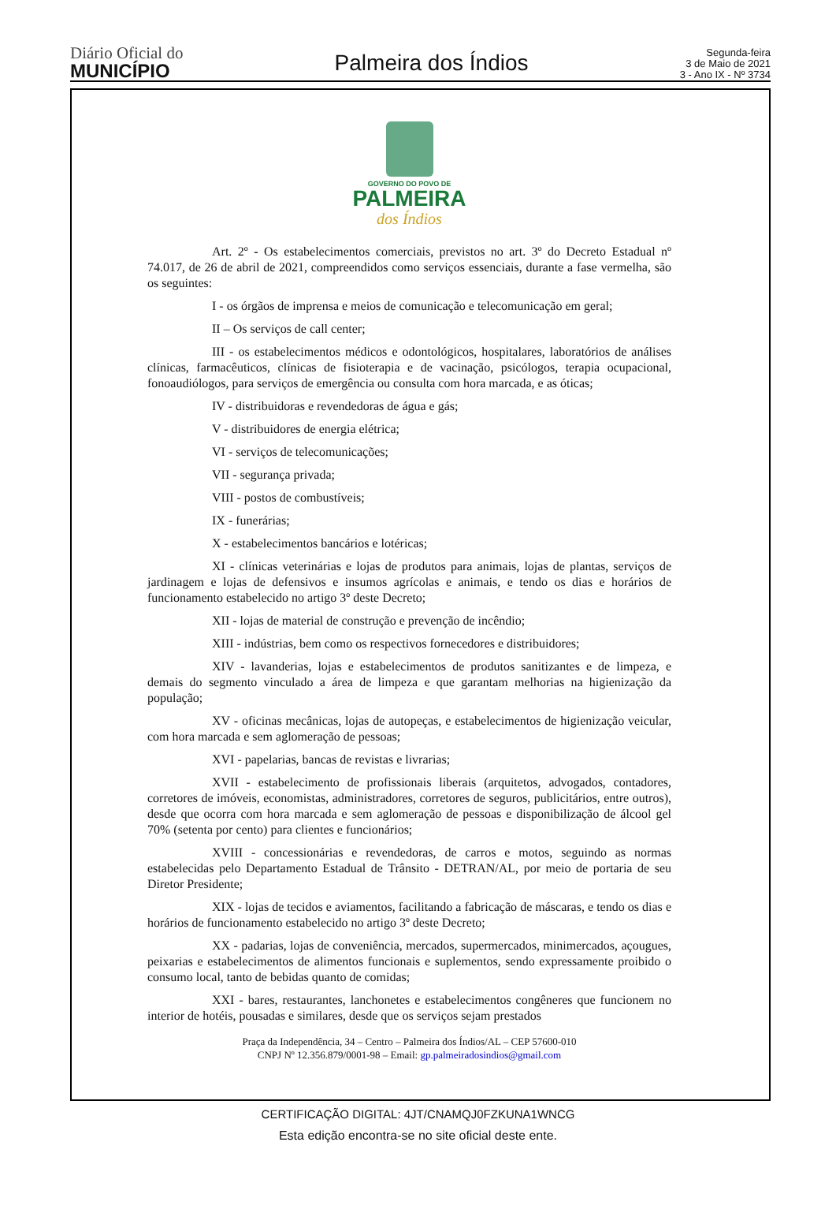Diário Oficial do
MUNICÍPIO
Palmeira dos Índios
Segunda-feira
3 de Maio de 2021
3 - Ano IX - Nº 3734
GOVERNO DO POVO DE
PALMEIRA
dos Índios
Art. 2º - Os estabelecimentos comerciais, previstos no art. 3º do Decreto Estadual nº 74.017, de 26 de abril de 2021, compreendidos como serviços essenciais, durante a fase vermelha, são os seguintes:
I - os órgãos de imprensa e meios de comunicação e telecomunicação em geral;
II – Os serviços de call center;
III - os estabelecimentos médicos e odontológicos, hospitalares, laboratórios de análises clínicas, farmacêuticos, clínicas de fisioterapia e de vacinação, psicólogos, terapia ocupacional, fonoaudiólogos, para serviços de emergência ou consulta com hora marcada, e as óticas;
IV - distribuidoras e revendedoras de água e gás;
V - distribuidores de energia elétrica;
VI - serviços de telecomunicações;
VII - segurança privada;
VIII - postos de combustíveis;
IX - funerárias;
X - estabelecimentos bancários e lotéricas;
XI - clínicas veterinárias e lojas de produtos para animais, lojas de plantas, serviços de jardinagem e lojas de defensivos e insumos agrícolas e animais, e tendo os dias e horários de funcionamento estabelecido no artigo 3º deste Decreto;
XII - lojas de material de construção e prevenção de incêndio;
XIII - indústrias, bem como os respectivos fornecedores e distribuidores;
XIV - lavanderias, lojas e estabelecimentos de produtos sanitizantes e de limpeza, e demais do segmento vinculado a área de limpeza e que garantam melhorias na higienização da população;
XV - oficinas mecânicas, lojas de autopeças, e estabelecimentos de higienização veicular, com hora marcada e sem aglomeração de pessoas;
XVI - papelarias, bancas de revistas e livrarias;
XVII - estabelecimento de profissionais liberais (arquitetos, advogados, contadores, corretores de imóveis, economistas, administradores, corretores de seguros, publicitários, entre outros), desde que ocorra com hora marcada e sem aglomeração de pessoas e disponibilização de álcool gel 70% (setenta por cento) para clientes e funcionários;
XVIII - concessionárias e revendedoras, de carros e motos, seguindo as normas estabelecidas pelo Departamento Estadual de Trânsito - DETRAN/AL, por meio de portaria de seu Diretor Presidente;
XIX - lojas de tecidos e aviamentos, facilitando a fabricação de máscaras, e tendo os dias e horários de funcionamento estabelecido no artigo 3º deste Decreto;
XX - padarias, lojas de conveniência, mercados, supermercados, minimercados, açougues, peixarias e estabelecimentos de alimentos funcionais e suplementos, sendo expressamente proibido o consumo local, tanto de bebidas quanto de comidas;
XXI - bares, restaurantes, lanchonetes e estabelecimentos congêneres que funcionem no interior de hotéis, pousadas e similares, desde que os serviços sejam prestados
Praça da Independência, 34 – Centro – Palmeira dos Índios/AL – CEP 57600-010
CNPJ Nº 12.356.879/0001-98 – Email: gp.palmeiradosindios@gmail.com
CERTIFICAÇÃO DIGITAL: 4JT/CNAMQJ0FZKUNA1WNCG
Esta edição encontra-se no site oficial deste ente.